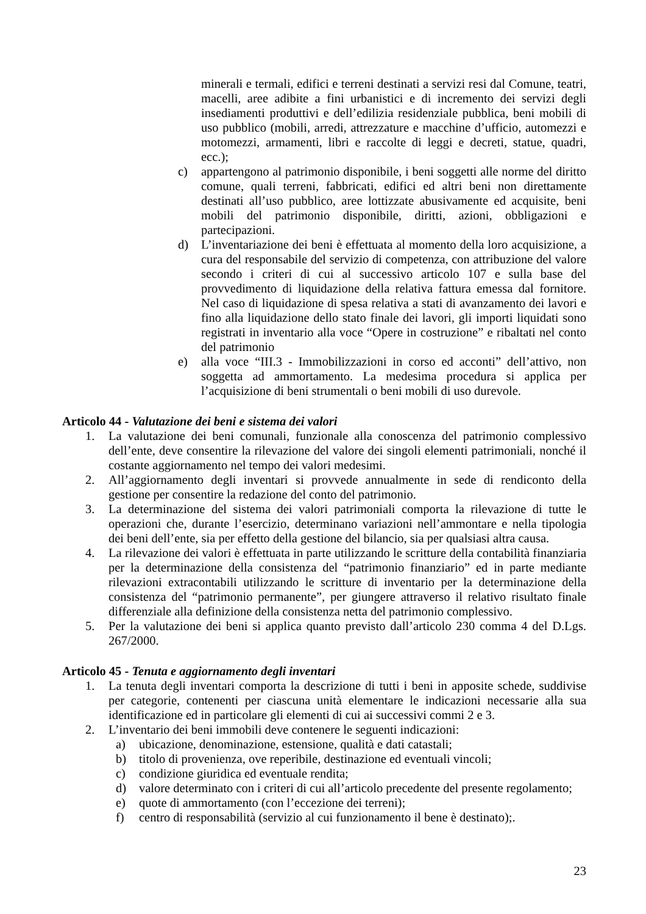minerali e termali, edifici e terreni destinati a servizi resi dal Comune, teatri, macelli, aree adibite a fini urbanistici e di incremento dei servizi degli insediamenti produttivi e dell’edilizia residenziale pubblica, beni mobili di uso pubblico (mobili, arredi, attrezzature e macchine d’ufficio, automezzi e motomezzi, armamenti, libri e raccolte di leggi e decreti, statue, quadri, ecc.);
c) appartengono al patrimonio disponibile, i beni soggetti alle norme del diritto comune, quali terreni, fabbricati, edifici ed altri beni non direttamente destinati all’uso pubblico, aree lottizzate abusivamente ed acquisite, beni mobili del patrimonio disponibile, diritti, azioni, obbligazioni e partecipazioni.
d) L’inventariazione dei beni è effettuata al momento della loro acquisizione, a cura del responsabile del servizio di competenza, con attribuzione del valore secondo i criteri di cui al successivo articolo 107 e sulla base del provvedimento di liquidazione della relativa fattura emessa dal fornitore. Nel caso di liquidazione di spesa relativa a stati di avanzamento dei lavori e fino alla liquidazione dello stato finale dei lavori, gli importi liquidati sono registrati in inventario alla voce “Opere in costruzione” e ribaltati nel conto del patrimonio
e) alla voce “III.3 - Immobilizzazioni in corso ed acconti” dell’attivo, non soggetta ad ammortamento. La medesima procedura si applica per l’acquisizione di beni strumentali o beni mobili di uso durevole.
Articolo 44 - Valutazione dei beni e sistema dei valori
1. La valutazione dei beni comunali, funzionale alla conoscenza del patrimonio complessivo dell’ente, deve consentire la rilevazione del valore dei singoli elementi patrimoniali, nonché il costante aggiornamento nel tempo dei valori medesimi.
2. All’aggiornamento degli inventari si provvede annualmente in sede di rendiconto della gestione per consentire la redazione del conto del patrimonio.
3. La determinazione del sistema dei valori patrimoniali comporta la rilevazione di tutte le operazioni che, durante l’esercizio, determinano variazioni nell’ammontare e nella tipologia dei beni dell’ente, sia per effetto della gestione del bilancio, sia per qualsiasi altra causa.
4. La rilevazione dei valori è effettuata in parte utilizzando le scritture della contabilità finanziaria per la determinazione della consistenza del “patrimonio finanziario” ed in parte mediante rilevazioni extracontabili utilizzando le scritture di inventario per la determinazione della consistenza del “patrimonio permanente”, per giungere attraverso il relativo risultato finale differenziale alla definizione della consistenza netta del patrimonio complessivo.
5. Per la valutazione dei beni si applica quanto previsto dall’articolo 230 comma 4 del D.Lgs. 267/2000.
Articolo 45 - Tenuta e aggiornamento degli inventari
1. La tenuta degli inventari comporta la descrizione di tutti i beni in apposite schede, suddivise per categorie, contenenti per ciascuna unità elementare le indicazioni necessarie alla sua identificazione ed in particolare gli elementi di cui ai successivi commi 2 e 3.
2. L’inventario dei beni immobili deve contenere le seguenti indicazioni:
a) ubicazione, denominazione, estensione, qualità e dati catastali;
b) titolo di provenienza, ove reperibile, destinazione ed eventuali vincoli;
c) condizione giuridica ed eventuale rendita;
d) valore determinato con i criteri di cui all’articolo precedente del presente regolamento;
e) quote di ammortamento (con l’eccezione dei terreni);
f) centro di responsabilità (servizio al cui funzionamento il bene è destinato);.
23